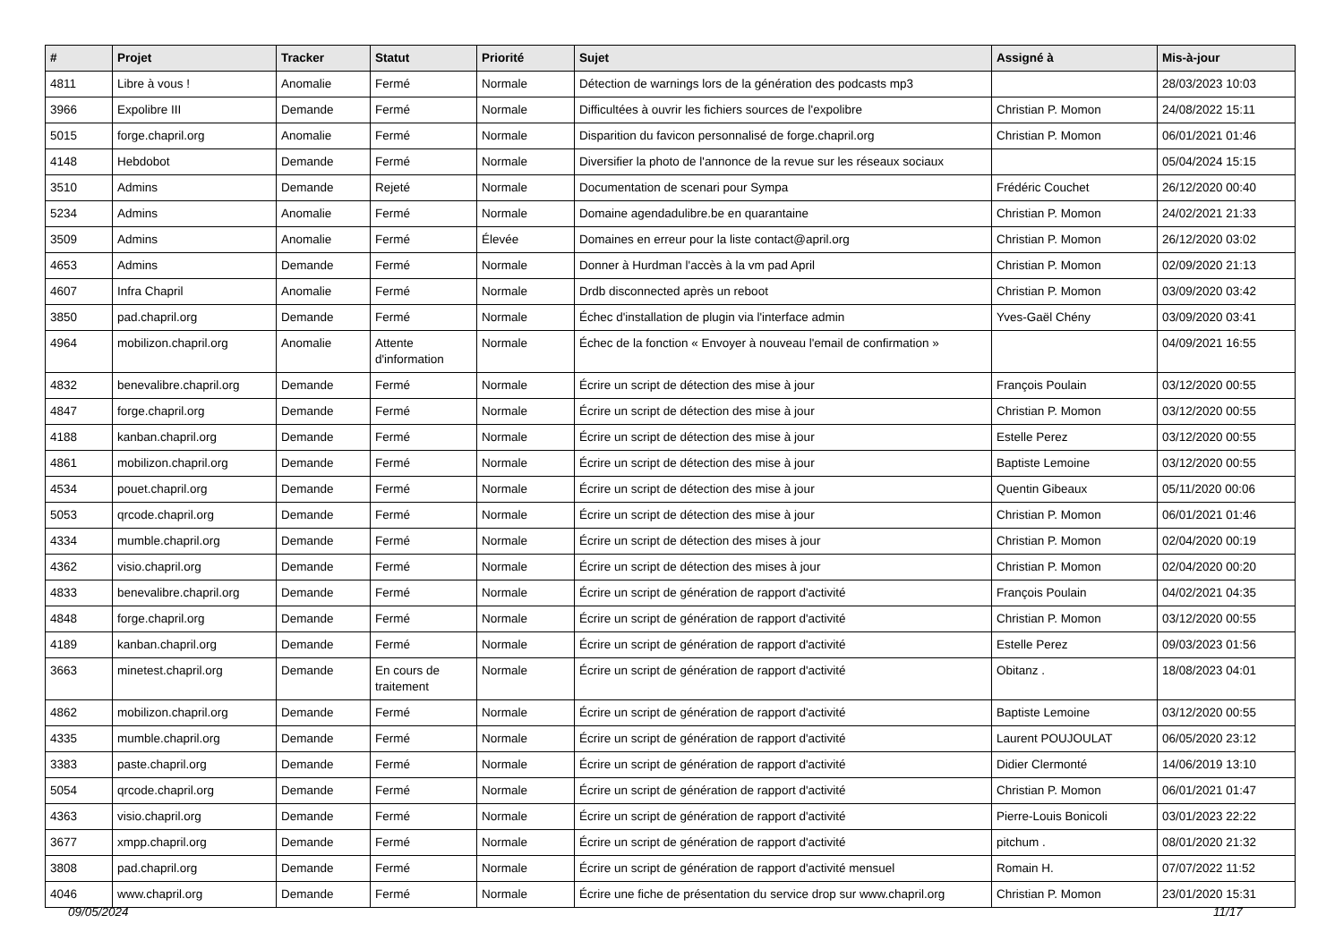| # | Projet | Tracker | Statut | Priorité | Sujet | Assigné à | Mis-à-jour |
| --- | --- | --- | --- | --- | --- | --- | --- |
| 4811 | Libre à vous ! | Anomalie | Fermé | Normale | Détection de warnings lors de la génération des podcasts mp3 | | 28/03/2023 10:03 |
| 3966 | Expolibre III | Demande | Fermé | Normale | Difficultées à ouvrir les fichiers sources de l'expolibre | Christian P. Momon | 24/08/2022 15:11 |
| 5015 | forge.chapril.org | Anomalie | Fermé | Normale | Disparition du favicon personnalisé de forge.chapril.org | Christian P. Momon | 06/01/2021 01:46 |
| 4148 | Hebdobot | Demande | Fermé | Normale | Diversifier la photo de l'annonce de la revue sur les réseaux sociaux | | 05/04/2024 15:15 |
| 3510 | Admins | Demande | Rejeté | Normale | Documentation de scenari pour Sympa | Frédéric Couchet | 26/12/2020 00:40 |
| 5234 | Admins | Anomalie | Fermé | Normale | Domaine agendadulibre.be en quarantaine | Christian P. Momon | 24/02/2021 21:33 |
| 3509 | Admins | Anomalie | Fermé | Élevée | Domaines en erreur pour la liste contact@april.org | Christian P. Momon | 26/12/2020 03:02 |
| 4653 | Admins | Demande | Fermé | Normale | Donner à Hurdman l'accès à la vm pad April | Christian P. Momon | 02/09/2020 21:13 |
| 4607 | Infra Chapril | Anomalie | Fermé | Normale | Drdb disconnected après un reboot | Christian P. Momon | 03/09/2020 03:42 |
| 3850 | pad.chapril.org | Demande | Fermé | Normale | Échec d'installation de plugin via l'interface admin | Yves-Gaël Chény | 03/09/2020 03:41 |
| 4964 | mobilizon.chapril.org | Anomalie | Attente d'information | Normale | Échec de la fonction « Envoyer à nouveau l'email de confirmation » | | 04/09/2021 16:55 |
| 4832 | benevalibre.chapril.org | Demande | Fermé | Normale | Écrire un script de détection des mise à jour | François Poulain | 03/12/2020 00:55 |
| 4847 | forge.chapril.org | Demande | Fermé | Normale | Écrire un script de détection des mise à jour | Christian P. Momon | 03/12/2020 00:55 |
| 4188 | kanban.chapril.org | Demande | Fermé | Normale | Écrire un script de détection des mise à jour | Estelle Perez | 03/12/2020 00:55 |
| 4861 | mobilizon.chapril.org | Demande | Fermé | Normale | Écrire un script de détection des mise à jour | Baptiste Lemoine | 03/12/2020 00:55 |
| 4534 | pouet.chapril.org | Demande | Fermé | Normale | Écrire un script de détection des mise à jour | Quentin Gibeaux | 05/11/2020 00:06 |
| 5053 | qrcode.chapril.org | Demande | Fermé | Normale | Écrire un script de détection des mise à jour | Christian P. Momon | 06/01/2021 01:46 |
| 4334 | mumble.chapril.org | Demande | Fermé | Normale | Écrire un script de détection des mises à jour | Christian P. Momon | 02/04/2020 00:19 |
| 4362 | visio.chapril.org | Demande | Fermé | Normale | Écrire un script de détection des mises à jour | Christian P. Momon | 02/04/2020 00:20 |
| 4833 | benevalibre.chapril.org | Demande | Fermé | Normale | Écrire un script de génération de rapport d'activité | François Poulain | 04/02/2021 04:35 |
| 4848 | forge.chapril.org | Demande | Fermé | Normale | Écrire un script de génération de rapport d'activité | Christian P. Momon | 03/12/2020 00:55 |
| 4189 | kanban.chapril.org | Demande | Fermé | Normale | Écrire un script de génération de rapport d'activité | Estelle Perez | 09/03/2023 01:56 |
| 3663 | minetest.chapril.org | Demande | En cours de traitement | Normale | Écrire un script de génération de rapport d'activité | Obitanz . | 18/08/2023 04:01 |
| 4862 | mobilizon.chapril.org | Demande | Fermé | Normale | Écrire un script de génération de rapport d'activité | Baptiste Lemoine | 03/12/2020 00:55 |
| 4335 | mumble.chapril.org | Demande | Fermé | Normale | Écrire un script de génération de rapport d'activité | Laurent POUJOULAT | 06/05/2020 23:12 |
| 3383 | paste.chapril.org | Demande | Fermé | Normale | Écrire un script de génération de rapport d'activité | Didier Clermonté | 14/06/2019 13:10 |
| 5054 | qrcode.chapril.org | Demande | Fermé | Normale | Écrire un script de génération de rapport d'activité | Christian P. Momon | 06/01/2021 01:47 |
| 4363 | visio.chapril.org | Demande | Fermé | Normale | Écrire un script de génération de rapport d'activité | Pierre-Louis Bonicoli | 03/01/2023 22:22 |
| 3677 | xmpp.chapril.org | Demande | Fermé | Normale | Écrire un script de génération de rapport d'activité | pitchum . | 08/01/2020 21:32 |
| 3808 | pad.chapril.org | Demande | Fermé | Normale | Écrire un script de génération de rapport d'activité mensuel | Romain H. | 07/07/2022 11:52 |
| 4046 | www.chapril.org | Demande | Fermé | Normale | Écrire une fiche de présentation du service drop sur www.chapril.org | Christian P. Momon | 23/01/2020 15:31 |
09/05/2024 11/17